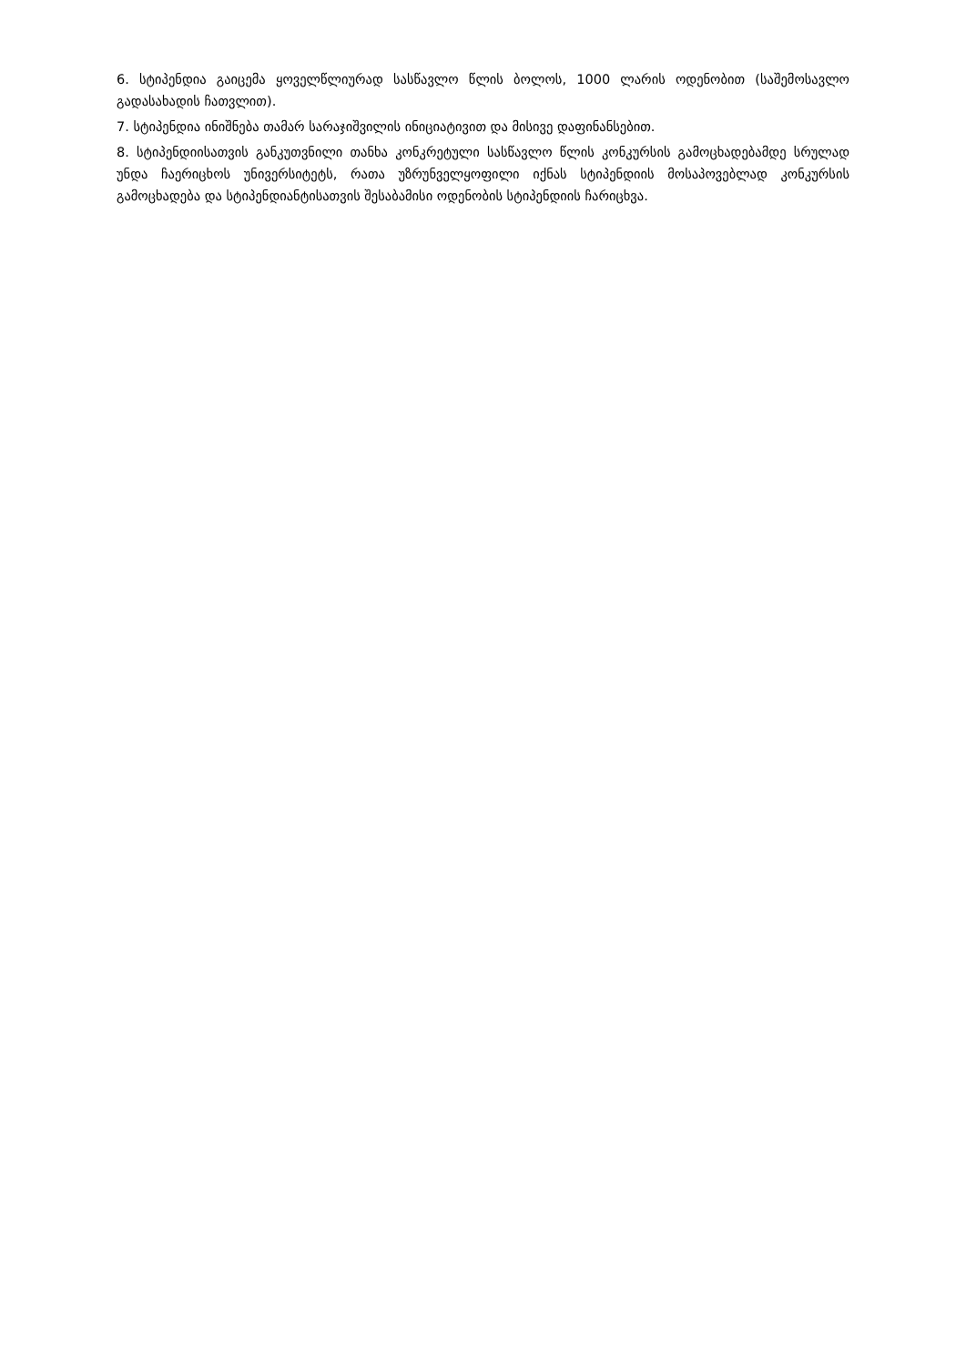6. სტიპენდია გაიცემა ყოველწლიურად სასწავლო წლის ბოლოს, 1000 ლარის ოდენობით (საშემოსავლო გადასახადის ჩათვლით).
7. სტიპენდია ინიშნება თამარ სარაჯიშვილის ინიციატივით და მისივე დაფინანსებით.
8. სტიპენდიისათვის განკუთვნილი თანხა კონკრეტული სასწავლო წლის კონკურსის გამოცხადებამდე სრულად უნდა ჩაერიცხოს უნივერსიტეტს, რათა უზრუნველყოფილი იქნას სტიპენდიის მოსაპოვებლად კონკურსის გამოცხადება და სტიპენდიანტისათვის შესაბამისი ოდენობის სტიპენდიის ჩარიცხვა.